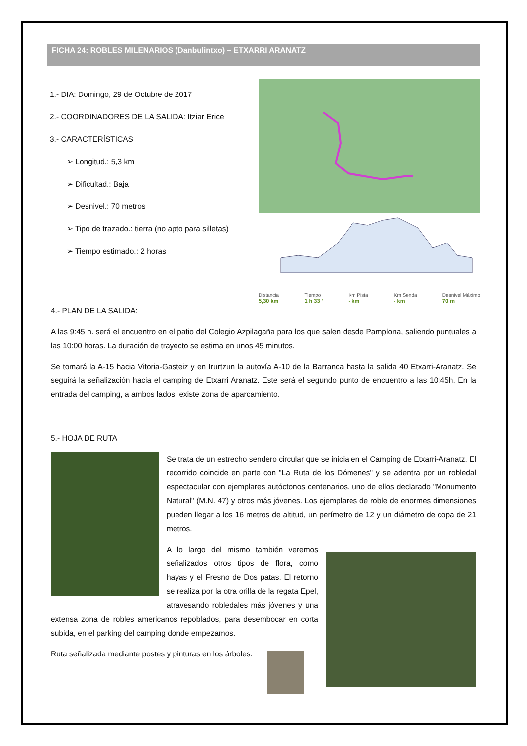FICHA 24: ROBLES MILENARIOS (Danbulintxo) – ETXARRI ARANATZ
1.- DIA: Domingo, 29 de Octubre de 2017
2.- COORDINADORES DE LA SALIDA: Itziar Erice
3.- CARACTERÍSTICAS
➢ Longitud.: 5,3 km
➢ Dificultad.: Baja
➢ Desnivel.: 70 metros
➢ Tipo de trazado.: tierra (no apto para silletas)
➢ Tiempo estimado.: 2 horas
Distancia
5,30 km Tiempo
1 h 33 ' Km Pista
- km Km Senda
- km Desnivel Máximo
70 m
4.- PLAN DE LA SALIDA:
A las 9:45 h. será el encuentro en el patio del Colegio Azpilagaña para los que salen desde Pamplona, saliendo puntuales a las 10:00 horas. La duración de trayecto se estima en unos 45 minutos.
Se tomará la A-15 hacia Vitoria-Gasteiz y en Irurtzun la autovía A-10 de la Barranca hasta la salida 40 Etxarri-Aranatz. Se seguirá la señalización hacia el camping de Etxarri Aranatz. Este será el segundo punto de encuentro a las 10:45h. En la entrada del camping, a ambos lados, existe zona de aparcamiento.
5.- HOJA DE RUTA
Se trata de un estrecho sendero circular que se inicia en el Camping de Etxarri-Aranatz. El recorrido coincide en parte con "La Ruta de los Dómenes" y se adentra por un robledal espectacular con ejemplares autóctonos centenarios, uno de ellos declarado "Monumento Natural" (M.N. 47) y otros más jóvenes. Los ejemplares de roble de enormes dimensiones pueden llegar a los 16 metros de altitud, un perímetro de 12 y un diámetro de copa de 21 metros.
A lo largo del mismo también veremos señalizados otros tipos de flora, como hayas y el Fresno de Dos patas. El retorno se realiza por la otra orilla de la regata Epel, atravesando robledales más jóvenes y una extensa zona de robles americanos repoblados, para desembocar en corta subida, en el parking del camping donde empezamos.
Ruta señalizada mediante postes y pinturas en los árboles.